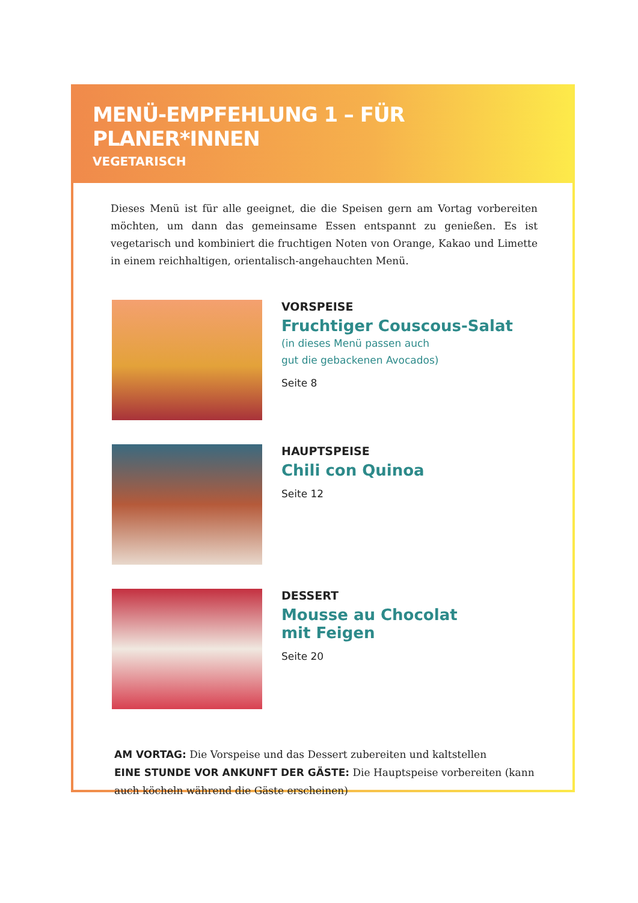MENÜ-EMPFEHLUNG 1 – FÜR PLANER*INNEN
VEGETARISCH
Dieses Menü ist für alle geeignet, die die Speisen gern am Vortag vorbereiten möchten, um dann das gemeinsame Essen entspannt zu genießen. Es ist vegetarisch und kombiniert die fruchtigen Noten von Orange, Kakao und Limette in einem reichhaltigen, orientalisch-angehauchten Menü.
VORSPEISE
Fruchtiger Couscous-Salat
(in dieses Menü passen auch
gut die gebackenen Avocados)
Seite 8
HAUPTSPEISE
Chili con Quinoa
Seite 12
DESSERT
Mousse au Chocolat
mit Feigen
Seite 20
AM VORTAG: Die Vorspeise und das Dessert zubereiten und kaltstellen
EINE STUNDE VOR ANKUNFT DER GÄSTE: Die Hauptspeise vorbereiten (kann auch köcheln während die Gäste erscheinen)